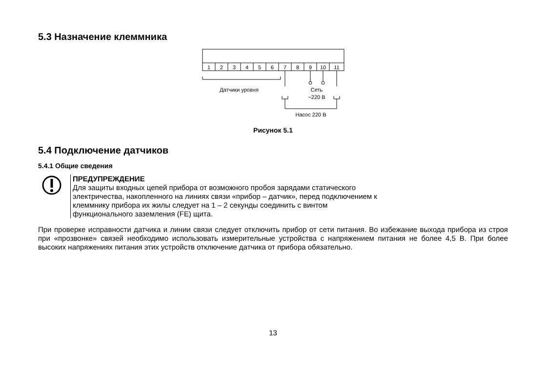5.3 Назначение клеммника
1
2
3
4
5
6
7
8
9
10
11
Датчики уровня
Сеть
~220 В
Насос 220 В
Рисунок 5.1
5.4 Подключение датчиков
5.4.1 Общие сведения
ПРЕДУПРЕЖДЕНИЕ
Для защиты входных цепей прибора от возможного пробоя зарядами статического
электричества, накопленного на линиях связи «прибор – датчик», перед подключением к
клеммнику прибора их жилы следует на 1 – 2 секунды соединить с винтом
функционального заземления (FE) щита.
При проверке исправности датчика и линии связи следует отключить прибор от сети питания. Во избежание выхода прибора из строя при «прозвонке» связей необходимо использовать измерительные устройства с напряжением питания не более 4,5 В. При более высоких напряжениях питания этих устройств отключение датчика от прибора обязательно.
13